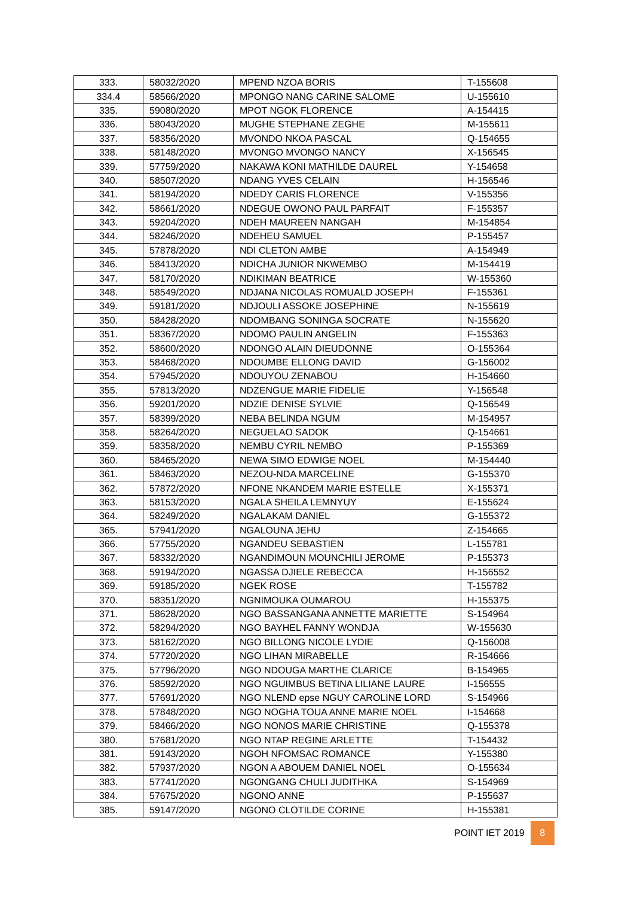| 333. | 58032/2020 | MPEND NZOA BORIS | T-155608 |
| 334.4 | 58566/2020 | MPONGO NANG CARINE SALOME | U-155610 |
| 335. | 59080/2020 | MPOT NGOK FLORENCE | A-154415 |
| 336. | 58043/2020 | MUGHE STEPHANE ZEGHE | M-155611 |
| 337. | 58356/2020 | MVONDO NKOA PASCAL | Q-154655 |
| 338. | 58148/2020 | MVONGO MVONGO NANCY | X-156545 |
| 339. | 57759/2020 | NAKAWA KONI MATHILDE DAUREL | Y-154658 |
| 340. | 58507/2020 | NDANG YVES CELAIN | H-156546 |
| 341. | 58194/2020 | NDEDY CARIS FLORENCE | V-155356 |
| 342. | 58661/2020 | NDEGUE OWONO PAUL PARFAIT | F-155357 |
| 343. | 59204/2020 | NDEH MAUREEN NANGAH | M-154854 |
| 344. | 58246/2020 | NDEHEU SAMUEL | P-155457 |
| 345. | 57878/2020 | NDI CLETON AMBE | A-154949 |
| 346. | 58413/2020 | NDICHA JUNIOR NKWEMBO | M-154419 |
| 347. | 58170/2020 | NDIKIMAN BEATRICE | W-155360 |
| 348. | 58549/2020 | NDJANA NICOLAS ROMUALD JOSEPH | F-155361 |
| 349. | 59181/2020 | NDJOULI ASSOKE JOSEPHINE | N-155619 |
| 350. | 58428/2020 | NDOMBANG SONINGA SOCRATE | N-155620 |
| 351. | 58367/2020 | NDOMO PAULIN ANGELIN | F-155363 |
| 352. | 58600/2020 | NDONGO ALAIN DIEUDONNE | O-155364 |
| 353. | 58468/2020 | NDOUMBE ELLONG DAVID | G-156002 |
| 354. | 57945/2020 | NDOUYOU ZENABOU | H-154660 |
| 355. | 57813/2020 | NDZENGUE MARIE FIDELIE | Y-156548 |
| 356. | 59201/2020 | NDZIE DENISE SYLVIE | Q-156549 |
| 357. | 58399/2020 | NEBA BELINDA NGUM | M-154957 |
| 358. | 58264/2020 | NEGUELAO SADOK | Q-154661 |
| 359. | 58358/2020 | NEMBU CYRIL NEMBO | P-155369 |
| 360. | 58465/2020 | NEWA SIMO EDWIGE NOEL | M-154440 |
| 361. | 58463/2020 | NEZOU-NDA MARCELINE | G-155370 |
| 362. | 57872/2020 | NFONE NKANDEM MARIE ESTELLE | X-155371 |
| 363. | 58153/2020 | NGALA SHEILA LEMNYUY | E-155624 |
| 364. | 58249/2020 | NGALAKAM DANIEL | G-155372 |
| 365. | 57941/2020 | NGALOUNA JEHU | Z-154665 |
| 366. | 57755/2020 | NGANDEU SEBASTIEN | L-155781 |
| 367. | 58332/2020 | NGANDIMOUN MOUNCHILI JEROME | P-155373 |
| 368. | 59194/2020 | NGASSA DJIELE REBECCA | H-156552 |
| 369. | 59185/2020 | NGEK ROSE | T-155782 |
| 370. | 58351/2020 | NGNIMOUKA OUMAROU | H-155375 |
| 371. | 58628/2020 | NGO BASSANGANA ANNETTE MARIETTE | S-154964 |
| 372. | 58294/2020 | NGO BAYHEL FANNY WONDJA | W-155630 |
| 373. | 58162/2020 | NGO BILLONG NICOLE LYDIE | Q-156008 |
| 374. | 57720/2020 | NGO LIHAN MIRABELLE | R-154666 |
| 375. | 57796/2020 | NGO NDOUGA MARTHE CLARICE | B-154965 |
| 376. | 58592/2020 | NGO NGUIMBUS BETINA LILIANE LAURE | I-156555 |
| 377. | 57691/2020 | NGO NLEND epse NGUY CAROLINE LORD | S-154966 |
| 378. | 57848/2020 | NGO NOGHA TOUA ANNE MARIE NOEL | I-154668 |
| 379. | 58466/2020 | NGO NONOS MARIE CHRISTINE | Q-155378 |
| 380. | 57681/2020 | NGO NTAP REGINE ARLETTE | T-154432 |
| 381. | 59143/2020 | NGOH NFOMSAC ROMANCE | Y-155380 |
| 382. | 57937/2020 | NGON A ABOUEM DANIEL NOEL | O-155634 |
| 383. | 57741/2020 | NGONGANG CHULI JUDITHKA | S-154969 |
| 384. | 57675/2020 | NGONO ANNE | P-155637 |
| 385. | 59147/2020 | NGONO CLOTILDE CORINE | H-155381 |
POINT IET 2019 8